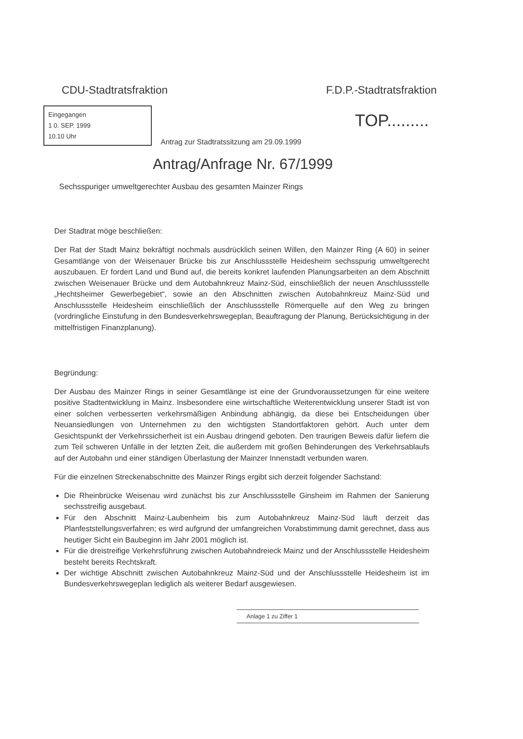CDU-Stadtratsfraktion F.D.P.-Stadtratsfraktion
TOP.........
Eingegangen
1 0. SEP. 1999
10.10 Uhr
Antrag zur Stadtratssitzung am 29.09.1999
Antrag/Anfrage Nr. 67/1999
Sechsspuriger umweltgerechter Ausbau des gesamten Mainzer Rings
Der Stadtrat möge beschließen:
Der Rat der Stadt Mainz bekräftigt nochmals ausdrücklich seinen Willen, den Mainzer Ring (A 60) in seiner Gesamtlänge von der Weisenauer Brücke bis zur Anschlussstelle Heidesheim sechsspurig umweltgerecht auszubauen. Er fordert Land und Bund auf, die bereits konkret laufenden Planungsarbeiten an dem Abschnitt zwischen Weisenauer Brücke und dem Autobahnkreuz Mainz-Süd, einschließlich der neuen Anschlussstelle „Hechtsheimer Gewerbegebiet“, sowie an den Abschnitten zwischen Autobahnkreuz Mainz-Süd und Anschlussstelle Heidesheim einschließlich der Anschlussstelle Römerquelle auf den Weg zu bringen (vordringliche Einstufung in den Bundesverkehrswegeplan, Beauftragung der Planung, Berücksichtigung in der mittelfristigen Finanzplanung).
Begründung:
Der Ausbau des Mainzer Rings in seiner Gesamtlänge ist eine der Grundvoraussetzungen für eine weitere positive Stadtentwicklung in Mainz. Insbesondere eine wirtschaftliche Weiterentwicklung unserer Stadt ist von einer solchen verbesserten verkehrsmäßigen Anbindung abhängig, da diese bei Entscheidungen über Neuansiedlungen von Unternehmen zu den wichtigsten Standortfaktoren gehört. Auch unter dem Gesichtspunkt der Verkehrssicherheit ist ein Ausbau dringend geboten. Den traurigen Beweis dafür liefern die zum Teil schweren Unfälle in der letzten Zeit, die außerdem mit großen Behinderungen des Verkehrsablaufs auf der Autobahn und einer ständigen Überlastung der Mainzer Innenstadt verbunden waren.
Für die einzelnen Streckenabschnitte des Mainzer Rings ergibt sich derzeit folgender Sachstand:
Die Rheinbrücke Weisenau wird zunächst bis zur Anschlussstelle Ginsheim im Rahmen der Sanierung sechsstreifig ausgebaut.
Für den Abschnitt Mainz-Laubenheim bis zum Autobahnkreuz Mainz-Süd läuft derzeit das Planfeststellungsverfahren; es wird aufgrund der umfangreichen Vorabstimmung damit gerechnet, dass aus heutiger Sicht ein Baubeginn im Jahr 2001 möglich ist.
Für die dreistreifige Verkehrsführung zwischen Autobahndreieck Mainz und der Anschlussstelle Heidesheim besteht bereits Rechtskraft.
Der wichtige Abschnitt zwischen Autobahnkreuz Mainz-Süd und der Anschlussstelle Heidesheim ist im Bundesverkehrswegeplan lediglich als weiterer Bedarf ausgewiesen.
Anlage 1 zu Ziffer 1